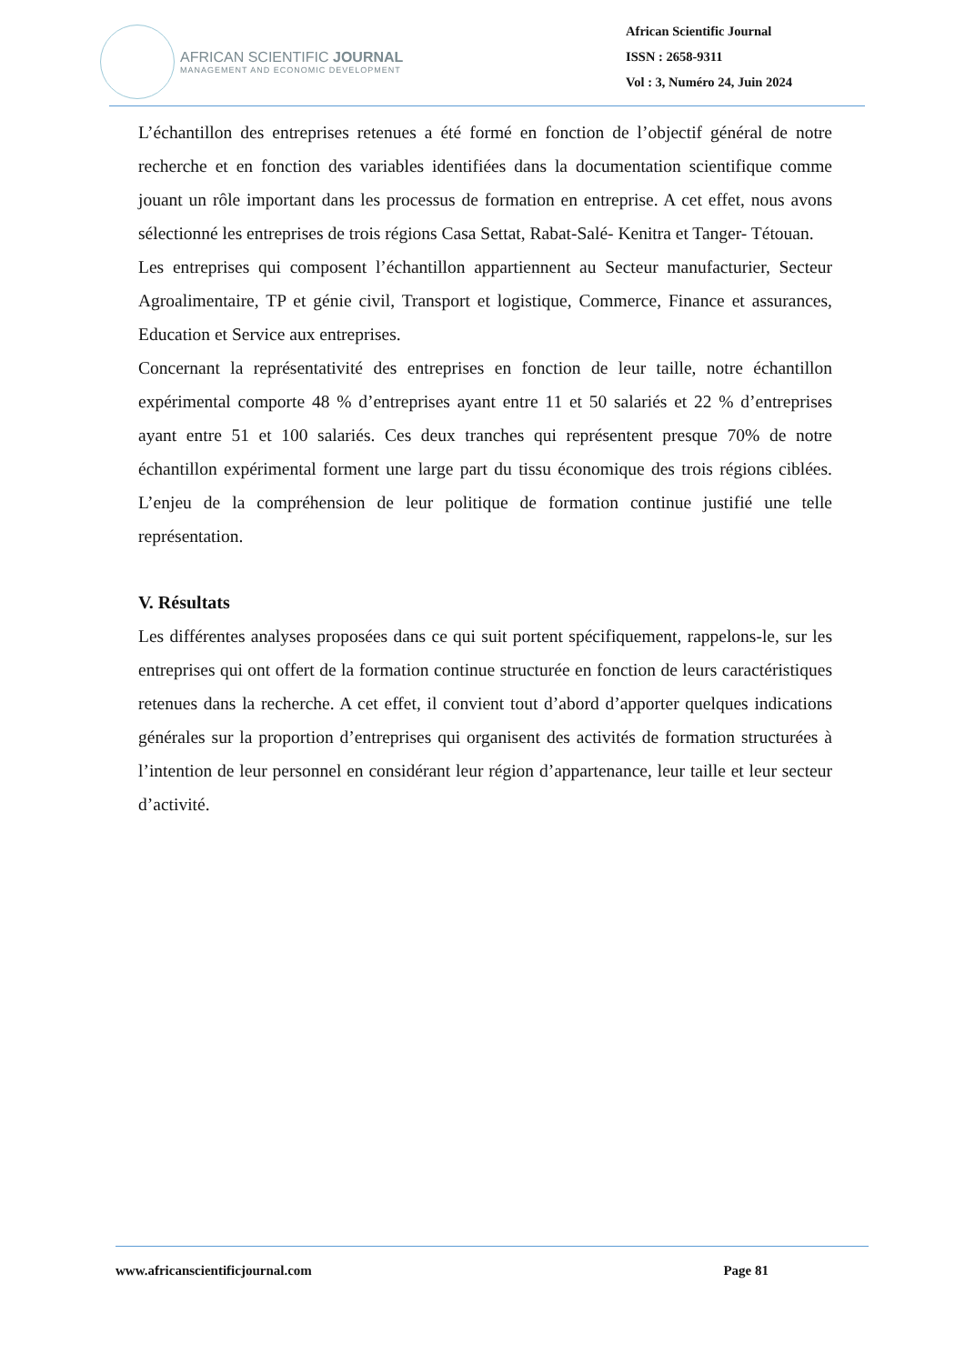AFRICAN SCIENTIFIC JOURNAL
MANAGEMENT AND ECONOMIC DEVELOPMENT
African Scientific Journal
ISSN : 2658-9311
Vol : 3, Numéro 24, Juin 2024
L’échantillon des entreprises retenues a été formé en fonction de l’objectif général de notre recherche et en fonction des variables identifiées dans la documentation scientifique comme jouant un rôle important dans les processus de formation en entreprise. A cet effet, nous avons sélectionné les entreprises de trois régions Casa Settat, Rabat-Salé- Kenitra et Tanger- Tétouan.
Les entreprises qui composent l’échantillon appartiennent au Secteur manufacturier, Secteur Agroalimentaire, TP et génie civil, Transport et logistique, Commerce, Finance et assurances, Education et Service aux entreprises.
Concernant la représentativité des entreprises en fonction de leur taille, notre échantillon expérimental comporte 48 % d’entreprises ayant entre 11 et 50 salariés et 22 % d’entreprises ayant entre 51 et 100 salariés. Ces deux tranches qui représentent presque 70% de notre échantillon expérimental forment une large part du tissu économique des trois régions ciblées. L’enjeu de la compréhension de leur politique de formation continue justifié une telle représentation.
V. Résultats
Les différentes analyses proposées dans ce qui suit portent spécifiquement, rappelons-le, sur les entreprises qui ont offert de la formation continue structurée en fonction de leurs caractéristiques retenues dans la recherche. A cet effet, il convient tout d’abord d’apporter quelques indications générales sur la proportion d’entreprises qui organisent des activités de formation structurées à l’intention de leur personnel en considérant leur région d’appartenance, leur taille et leur secteur d’activité.
www.africanscientificjournal.com Page 81